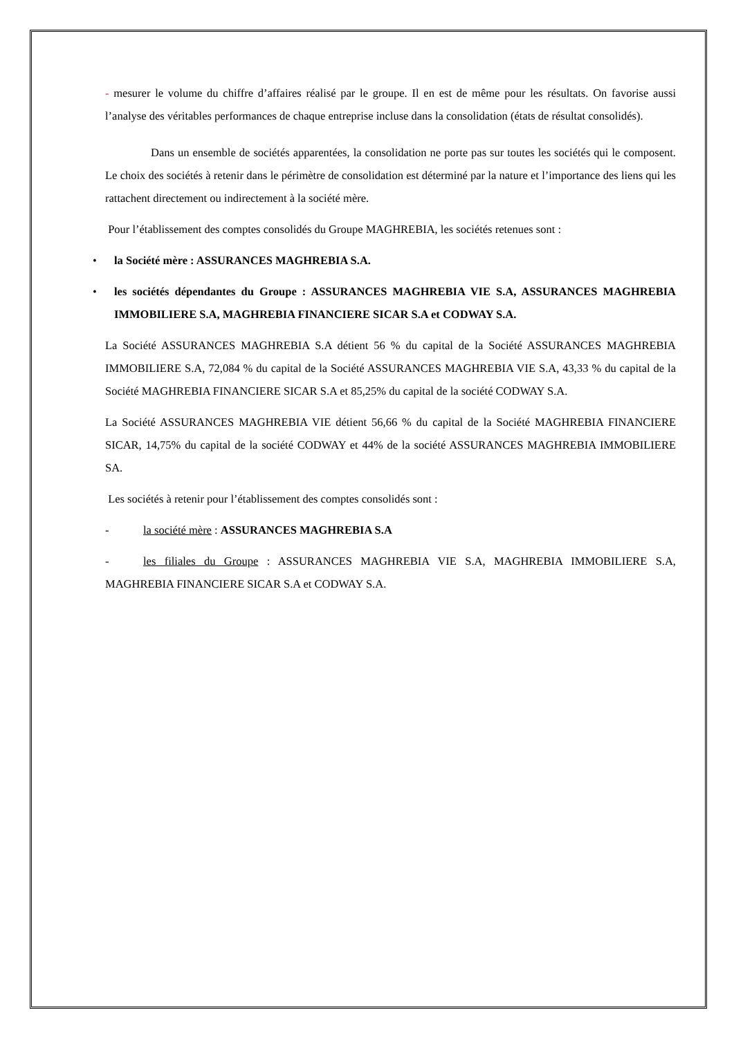- mesurer le volume du chiffre d’affaires réalisé par le groupe. Il en est de même pour les résultats. On favorise aussi l’analyse des véritables performances de chaque entreprise incluse dans la consolidation (états de résultat consolidés).
Dans un ensemble de sociétés apparentées, la consolidation ne porte pas sur toutes les sociétés qui le composent. Le choix des sociétés à retenir dans le périmètre de consolidation est déterminé par la nature et l’importance des liens qui les rattachent directement ou indirectement à la société mère.
Pour l’établissement des comptes consolidés du Groupe MAGHREBIA, les sociétés retenues sont :
• la Société mère : ASSURANCES MAGHREBIA S.A.
• les sociétés dépendantes du Groupe : ASSURANCES MAGHREBIA VIE S.A, ASSURANCES MAGHREBIA IMMOBILIERE S.A, MAGHREBIA FINANCIERE SICAR S.A et CODWAY S.A.
La Société ASSURANCES MAGHREBIA S.A détient 56 % du capital de la Société ASSURANCES MAGHREBIA IMMOBILIERE S.A, 72,084 % du capital de la Société ASSURANCES MAGHREBIA VIE S.A, 43,33 % du capital de la Société MAGHREBIA FINANCIERE SICAR S.A et 85,25% du capital de la société CODWAY S.A.
La Société ASSURANCES MAGHREBIA VIE détient 56,66 % du capital de la Société MAGHREBIA FINANCIERE SICAR, 14,75% du capital de la société CODWAY et 44% de la société ASSURANCES MAGHREBIA IMMOBILIERE SA.
Les sociétés à retenir pour l’établissement des comptes consolidés sont :
- la société mère : ASSURANCES MAGHREBIA S.A
- les filiales du Groupe : ASSURANCES MAGHREBIA VIE S.A, MAGHREBIA IMMOBILIERE S.A, MAGHREBIA FINANCIERE SICAR S.A et CODWAY S.A.